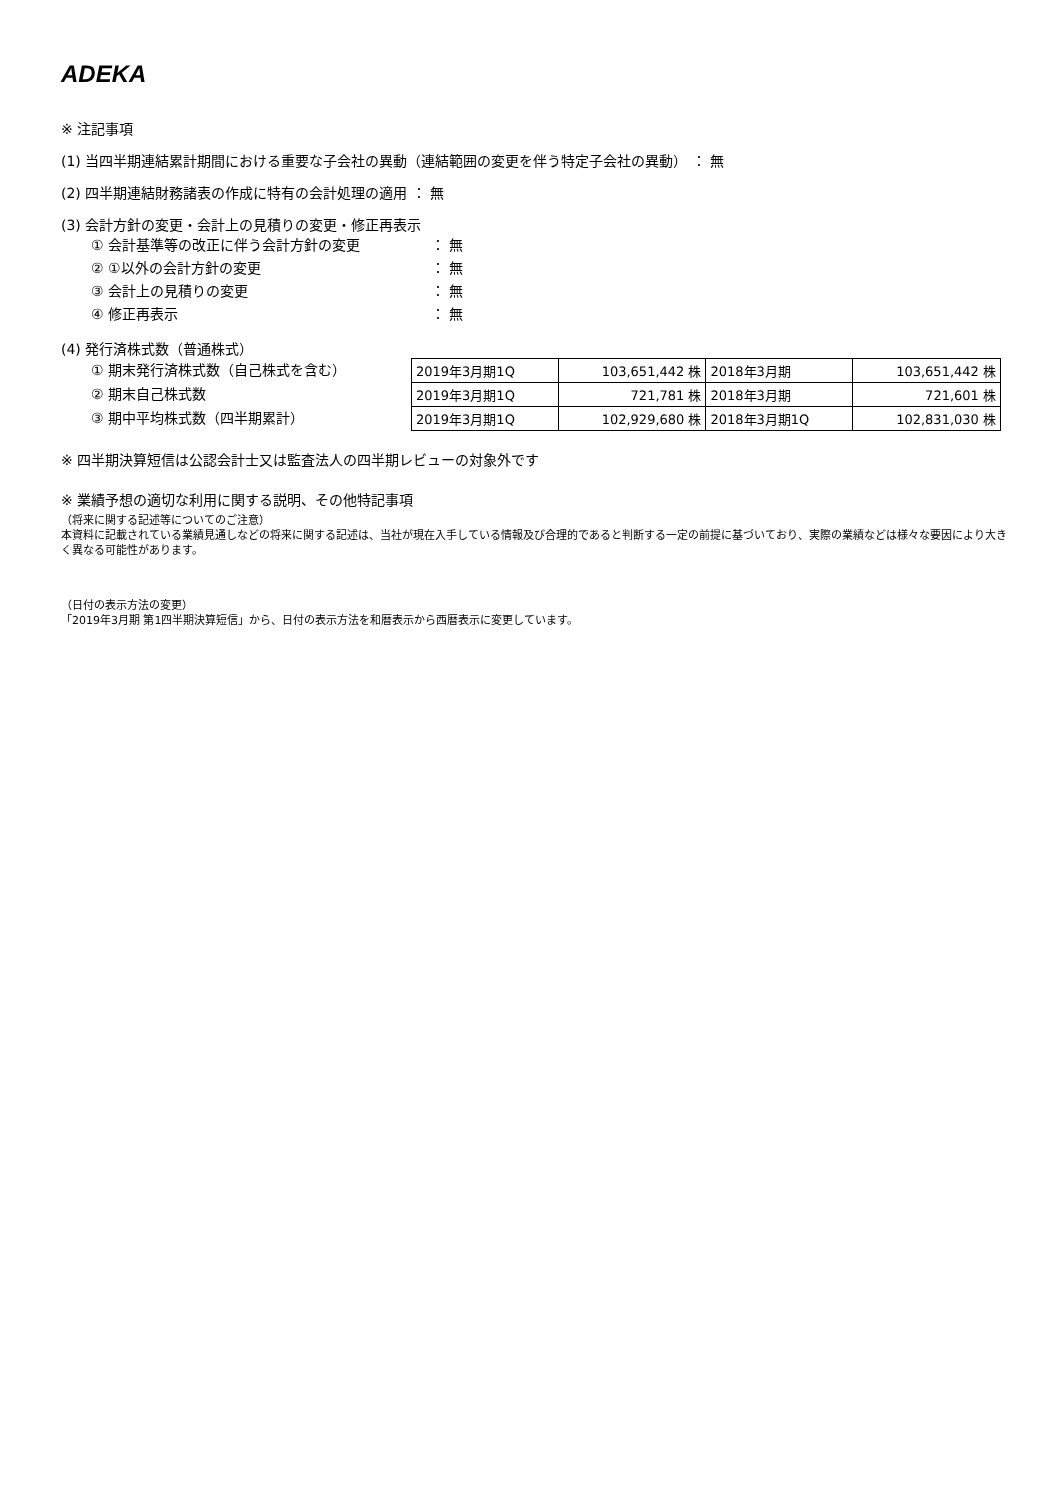ADEKA
※ 注記事項
(1) 当四半期連結累計期間における重要な子会社の異動（連結範囲の変更を伴う特定子会社の異動） ： 無
(2) 四半期連結財務諸表の作成に特有の会計処理の適用 ： 無
(3) 会計方針の変更・会計上の見積りの変更・修正再表示
① 会計基準等の改正に伴う会計方針の変更 ： 無
② ①以外の会計方針の変更 ： 無
③ 会計上の見積りの変更 ： 無
④ 修正再表示 ： 無
(4) 発行済株式数（普通株式）
① 期末発行済株式数（自己株式を含む）
② 期末自己株式数
③ 期中平均株式数（四半期累計）
| 2019年3月期1Q | 103,651,442 株 | 2018年3月期 | 103,651,442 株 |
| 2019年3月期1Q | 721,781 株 | 2018年3月期 | 721,601 株 |
| 2019年3月期1Q | 102,929,680 株 | 2018年3月期1Q | 102,831,030 株 |
※ 四半期決算短信は公認会計士又は監査法人の四半期レビューの対象外です
※ 業績予想の適切な利用に関する説明、その他特記事項
（将来に関する記述等についてのご注意）
本資料に記載されている業績見通しなどの将来に関する記述は、当社が現在入手している情報及び合理的であると判断する一定の前提に基づいており、実際の業績などは様々な要因により大きく異なる可能性があります。
（日付の表示方法の変更）
「2019年3月期 第1四半期決算短信」から、日付の表示方法を和暦表示から西暦表示に変更しています。